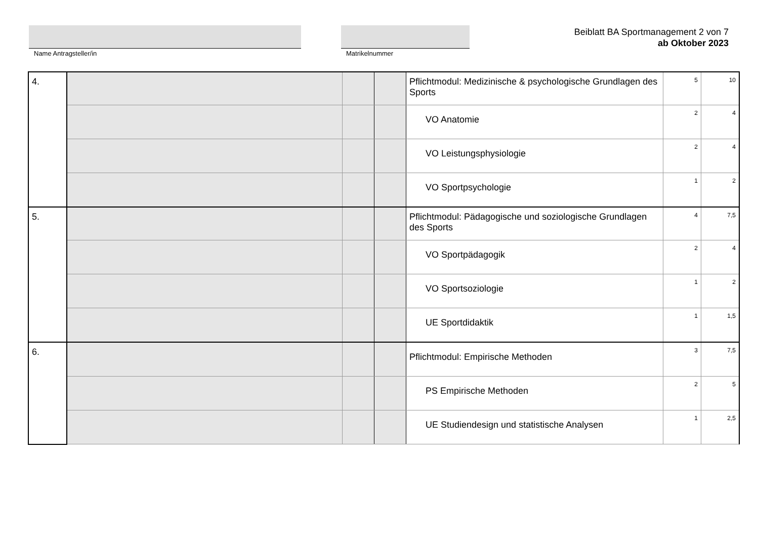Name Antragsteller/in Matrikelnummer
Beiblatt BA Sportmanagement 2 von 7
ab Oktober 2023
| 4. | | | | Pflichtmodul: Medizinische & psychologische Grundlagen des Sports | 5 | 10 |
| | | | | VO Anatomie | 2 | 4 |
| | | | | VO Leistungsphysiologie | 2 | 4 |
| | | | | VO Sportpsychologie | 1 | 2 |
| 5. | | | | Pflichtmodul: Pädagogische und soziologische Grundlagen des Sports | 4 | 7,5 |
| | | | | VO Sportpädagogik | 2 | 4 |
| | | | | VO Sportsoziologie | 1 | 2 |
| | | | | UE Sportdidaktik | 1 | 1,5 |
| 6. | | | | Pflichtmodul: Empirische Methoden | 3 | 7,5 |
| | | | | PS Empirische Methoden | 2 | 5 |
| | | | | UE Studiendesign und statistische Analysen | 1 | 2,5 |